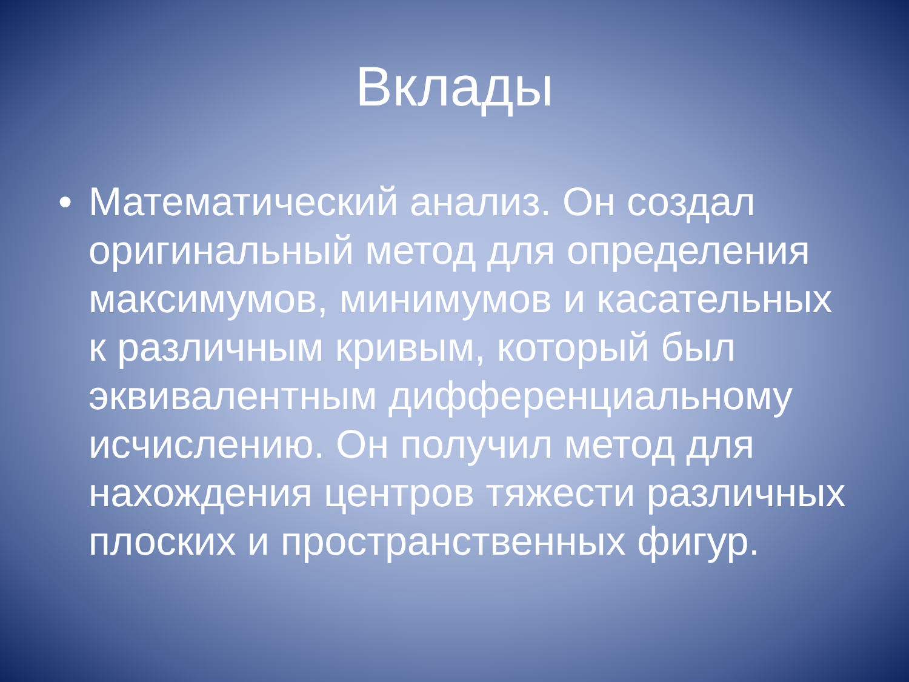Вклады
• Математический анализ. Он создал оригинальный метод для определения максимумов, минимумов и касательных к различным кривым, который был эквивалентным дифференциальному исчислению. Он получил метод для нахождения центров тяжести различных плоских и пространственных фигур.